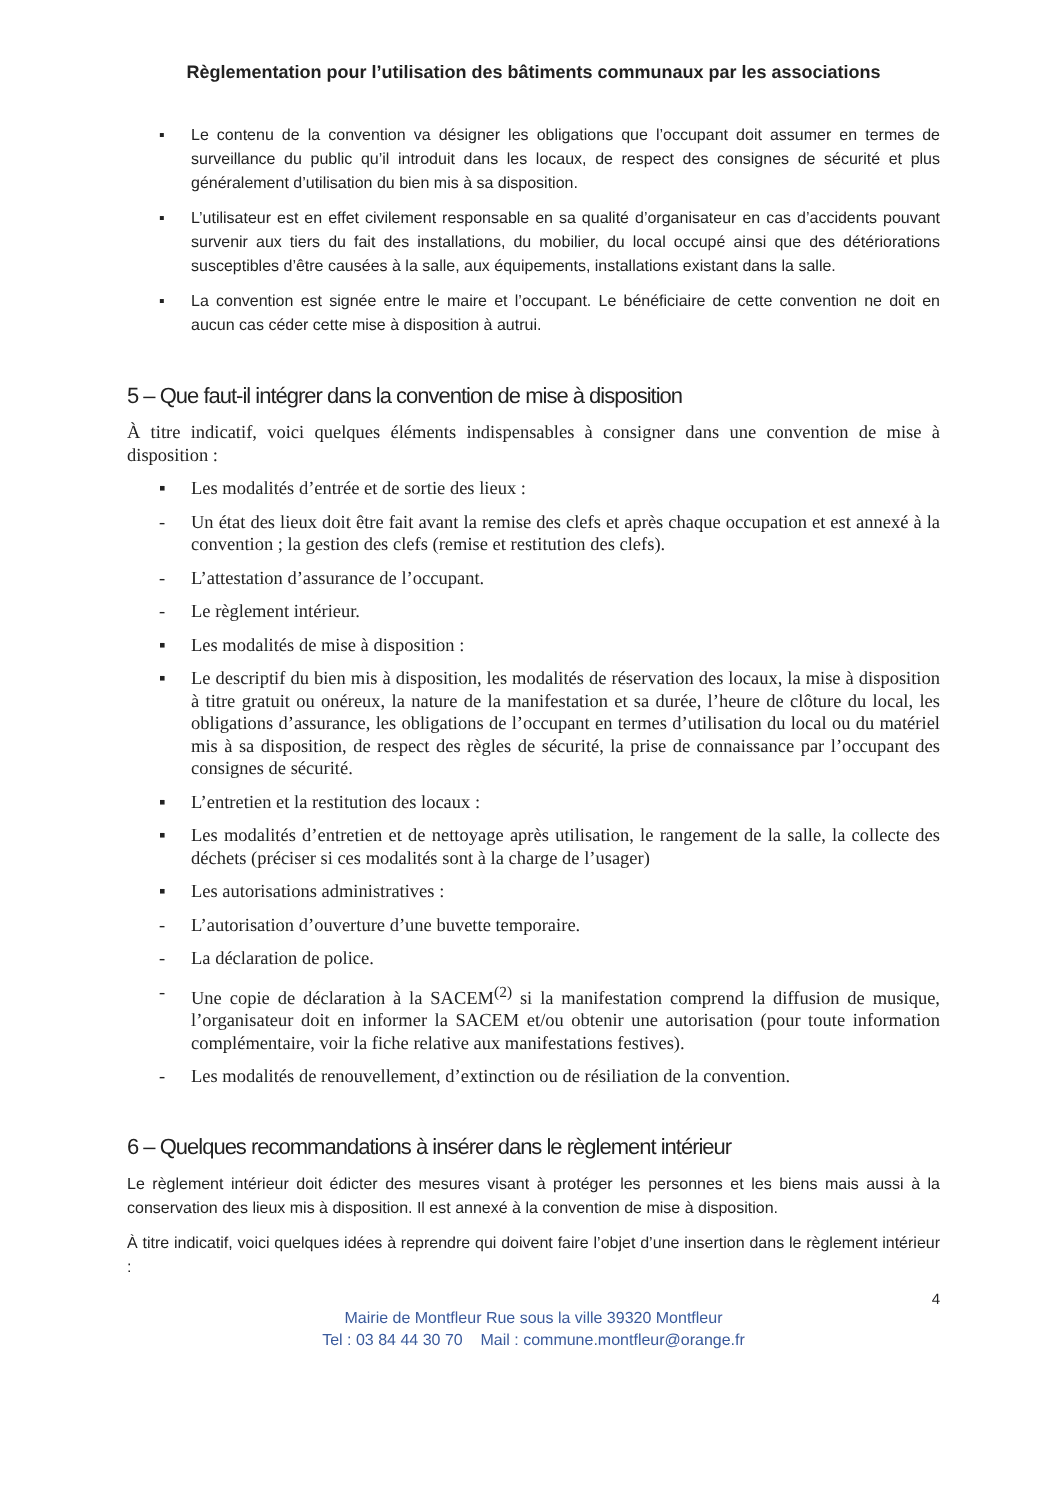Règlementation pour l’utilisation des bâtiments communaux par les associations
▪ Le contenu de la convention va désigner les obligations que l’occupant doit assumer en termes de surveillance du public qu’il introduit dans les locaux, de respect des consignes de sécurité et plus généralement d’utilisation du bien mis à sa disposition.
▪ L’utilisateur est en effet civilement responsable en sa qualité d’organisateur en cas d’accidents pouvant survenir aux tiers du fait des installations, du mobilier, du local occupé ainsi que des détériorations susceptibles d’être causées à la salle, aux équipements, installations existant dans la salle.
▪ La convention est signée entre le maire et l’occupant. Le bénéficiaire de cette convention ne doit en aucun cas céder cette mise à disposition à autrui.
5 – Que faut-il intégrer dans la convention de mise à disposition
À titre indicatif, voici quelques éléments indispensables à consigner dans une convention de mise à disposition :
▪ Les modalités d’entrée et de sortie des lieux :
- Un état des lieux doit être fait avant la remise des clefs et après chaque occupation et est annexé à la convention ; la gestion des clefs (remise et restitution des clefs).
- L’attestation d’assurance de l’occupant.
- Le règlement intérieur.
▪ Les modalités de mise à disposition :
▪ Le descriptif du bien mis à disposition, les modalités de réservation des locaux, la mise à disposition à titre gratuit ou onéreux, la nature de la manifestation et sa durée, l’heure de clôture du local, les obligations d’assurance, les obligations de l’occupant en termes d’utilisation du local ou du matériel mis à sa disposition, de respect des règles de sécurité, la prise de connaissance par l’occupant des consignes de sécurité.
▪ L’entretien et la restitution des locaux :
▪ Les modalités d’entretien et de nettoyage après utilisation, le rangement de la salle, la collecte des déchets (préciser si ces modalités sont à la charge de l’usager)
▪ Les autorisations administratives :
- L’autorisation d’ouverture d’une buvette temporaire.
- La déclaration de police.
- Une copie de déclaration à la SACEM<sup>(2)</sup> si la manifestation comprend la diffusion de musique, l’organisateur doit en informer la SACEM et/ou obtenir une autorisation (pour toute information complémentaire, voir la fiche relative aux manifestations festives).
- Les modalités de renouvellement, d’extinction ou de résiliation de la convention.
6 – Quelques recommandations à insérer dans le règlement intérieur
Le règlement intérieur doit édicter des mesures visant à protéger les personnes et les biens mais aussi à la conservation des lieux mis à disposition. Il est annexé à la convention de mise à disposition.
À titre indicatif, voici quelques idées à reprendre qui doivent faire l’objet d’une insertion dans le règlement intérieur :
4
Mairie de Montfleur Rue sous la ville 39320 Montfleur
Tel : 03 84 44 30 70 Mail : commune.montfleur@orange.fr